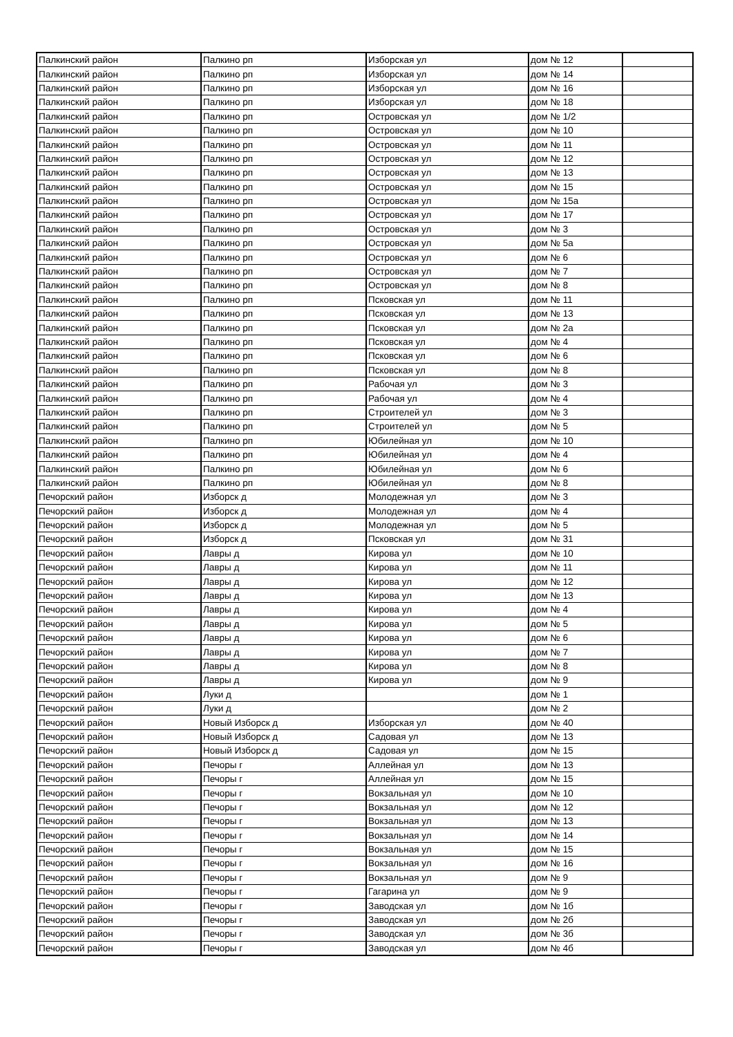| Палкинский район | Палкино рп | Изборская ул | дом № 12 | |
| Палкинский район | Палкино рп | Изборская ул | дом № 14 | |
| Палкинский район | Палкино рп | Изборская ул | дом № 16 | |
| Палкинский район | Палкино рп | Изборская ул | дом № 18 | |
| Палкинский район | Палкино рп | Островская ул | дом № 1/2 | |
| Палкинский район | Палкино рп | Островская ул | дом № 10 | |
| Палкинский район | Палкино рп | Островская ул | дом № 11 | |
| Палкинский район | Палкино рп | Островская ул | дом № 12 | |
| Палкинский район | Палкино рп | Островская ул | дом № 13 | |
| Палкинский район | Палкино рп | Островская ул | дом № 15 | |
| Палкинский район | Палкино рп | Островская ул | дом № 15а | |
| Палкинский район | Палкино рп | Островская ул | дом № 17 | |
| Палкинский район | Палкино рп | Островская ул | дом № 3 | |
| Палкинский район | Палкино рп | Островская ул | дом № 5а | |
| Палкинский район | Палкино рп | Островская ул | дом № 6 | |
| Палкинский район | Палкино рп | Островская ул | дом № 7 | |
| Палкинский район | Палкино рп | Островская ул | дом № 8 | |
| Палкинский район | Палкино рп | Псковская ул | дом № 11 | |
| Палкинский район | Палкино рп | Псковская ул | дом № 13 | |
| Палкинский район | Палкино рп | Псковская ул | дом № 2а | |
| Палкинский район | Палкино рп | Псковская ул | дом № 4 | |
| Палкинский район | Палкино рп | Псковская ул | дом № 6 | |
| Палкинский район | Палкино рп | Псковская ул | дом № 8 | |
| Палкинский район | Палкино рп | Рабочая ул | дом № 3 | |
| Палкинский район | Палкино рп | Рабочая ул | дом № 4 | |
| Палкинский район | Палкино рп | Строителей ул | дом № 3 | |
| Палкинский район | Палкино рп | Строителей ул | дом № 5 | |
| Палкинский район | Палкино рп | Юбилейная ул | дом № 10 | |
| Палкинский район | Палкино рп | Юбилейная ул | дом № 4 | |
| Палкинский район | Палкино рп | Юбилейная ул | дом № 6 | |
| Палкинский район | Палкино рп | Юбилейная ул | дом № 8 | |
| Печорский район | Изборск д | Молодежная ул | дом № 3 | |
| Печорский район | Изборск д | Молодежная ул | дом № 4 | |
| Печорский район | Изборск д | Молодежная ул | дом № 5 | |
| Печорский район | Изборск д | Псковская ул | дом № 31 | |
| Печорский район | Лавры д | Кирова ул | дом № 10 | |
| Печорский район | Лавры д | Кирова ул | дом № 11 | |
| Печорский район | Лавры д | Кирова ул | дом № 12 | |
| Печорский район | Лавры д | Кирова ул | дом № 13 | |
| Печорский район | Лавры д | Кирова ул | дом № 4 | |
| Печорский район | Лавры д | Кирова ул | дом № 5 | |
| Печорский район | Лавры д | Кирова ул | дом № 6 | |
| Печорский район | Лавры д | Кирова ул | дом № 7 | |
| Печорский район | Лавры д | Кирова ул | дом № 8 | |
| Печорский район | Лавры д | Кирова ул | дом № 9 | |
| Печорский район | Луки д | | дом № 1 | |
| Печорский район | Луки д | | дом № 2 | |
| Печорский район | Новый Изборск д | Изборская ул | дом № 40 | |
| Печорский район | Новый Изборск д | Садовая ул | дом № 13 | |
| Печорский район | Новый Изборск д | Садовая ул | дом № 15 | |
| Печорский район | Печоры г | Аллейная ул | дом № 13 | |
| Печорский район | Печоры г | Аллейная ул | дом № 15 | |
| Печорский район | Печоры г | Вокзальная ул | дом № 10 | |
| Печорский район | Печоры г | Вокзальная ул | дом № 12 | |
| Печорский район | Печоры г | Вокзальная ул | дом № 13 | |
| Печорский район | Печоры г | Вокзальная ул | дом № 14 | |
| Печорский район | Печоры г | Вокзальная ул | дом № 15 | |
| Печорский район | Печоры г | Вокзальная ул | дом № 16 | |
| Печорский район | Печоры г | Вокзальная ул | дом № 9 | |
| Печорский район | Печоры г | Гагарина ул | дом № 9 | |
| Печорский район | Печоры г | Заводская ул | дом № 1б | |
| Печорский район | Печоры г | Заводская ул | дом № 2б | |
| Печорский район | Печоры г | Заводская ул | дом № 3б | |
| Печорский район | Печоры г | Заводская ул | дом № 4б | |